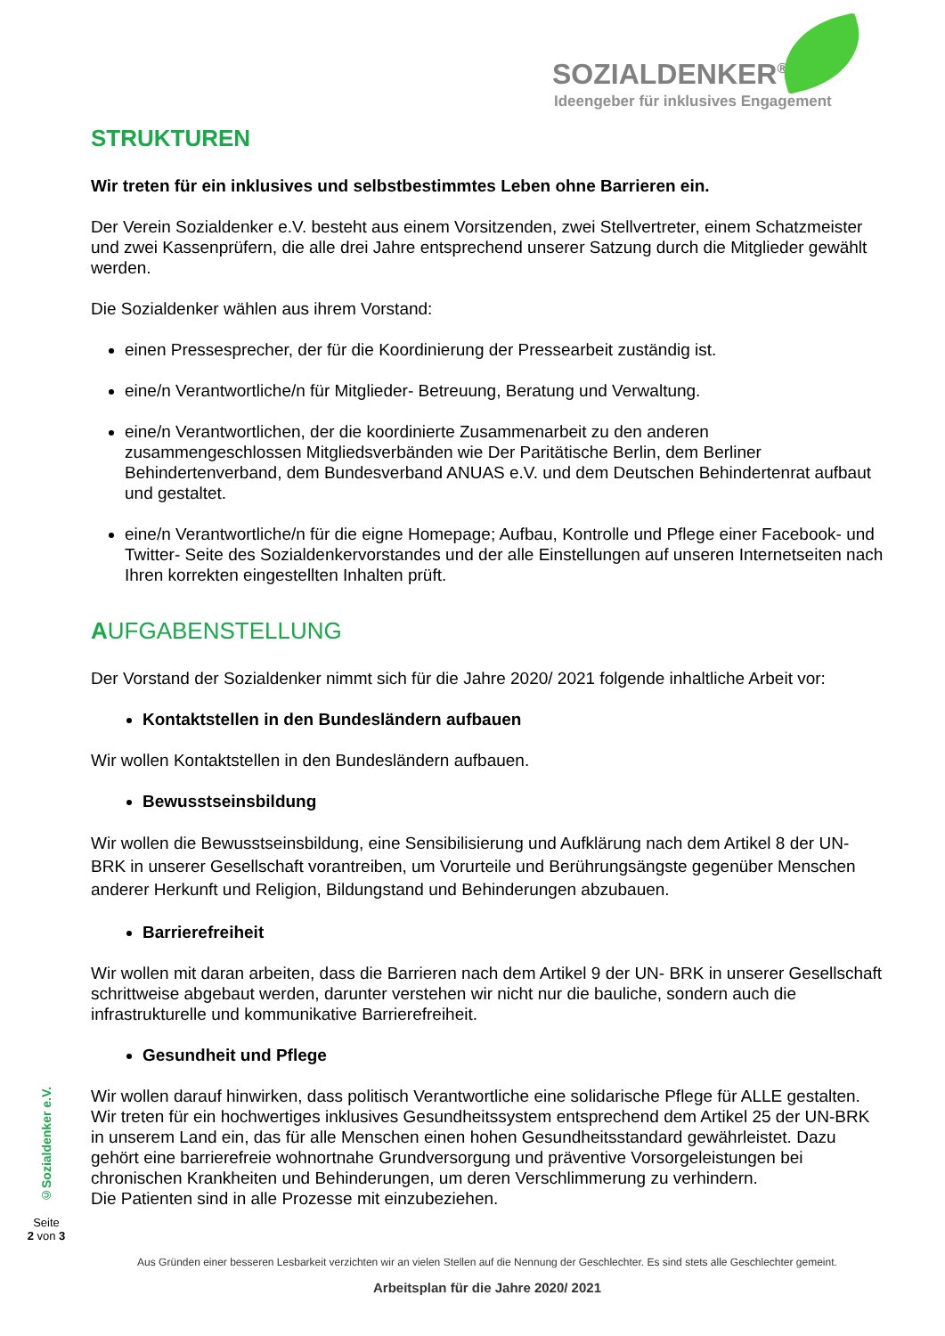SOZIALDENKER<sup>®</sup>
Ideengeber für inklusives Engagement
STRUKTUREN
Wir treten für ein inklusives und selbstbestimmtes Leben ohne Barrieren ein.
Der Verein Sozialdenker e.V. besteht aus einem Vorsitzenden, zwei Stellvertreter, einem Schatzmeister und zwei Kassenprüfern, die alle drei Jahre entsprechend unserer Satzung durch die Mitglieder gewählt werden.
Die Sozialdenker wählen aus ihrem Vorstand:
einen Pressesprecher, der für die Koordinierung der Pressearbeit zuständig ist.
eine/n Verantwortliche/n für Mitglieder- Betreuung, Beratung und Verwaltung.
eine/n Verantwortlichen, der die koordinierte Zusammenarbeit zu den anderen zusammengeschlossen Mitgliedsverbänden wie Der Paritätische Berlin, dem Berliner Behindertenverband, dem Bundesverband ANUAS e.V. und dem Deutschen Behindertenrat aufbaut und gestaltet.
eine/n Verantwortliche/n für die eigne Homepage; Aufbau, Kontrolle und Pflege einer Facebook- und Twitter- Seite des Sozialdenkervorstandes und der alle Einstellungen auf unseren Internetseiten nach Ihren korrekten eingestellten Inhalten prüft.
AUFGABENSTELLUNG
Der Vorstand der Sozialdenker nimmt sich für die Jahre 2020/ 2021 folgende inhaltliche Arbeit vor:
Kontaktstellen in den Bundesländern aufbauen
Wir wollen Kontaktstellen in den Bundesländern aufbauen.
Bewusstseinsbildung
Wir wollen die Bewusstseinsbildung, eine Sensibilisierung und Aufklärung nach dem Artikel 8 der UN- BRK in unserer Gesellschaft vorantreiben, um Vorurteile und Berührungsängste gegenüber Menschen anderer Herkunft und Religion, Bildungstand und Behinderungen abzubauen.
Barrierefreiheit
Wir wollen mit daran arbeiten, dass die Barrieren nach dem Artikel 9 der UN- BRK in unserer Gesellschaft schrittweise abgebaut werden, darunter verstehen wir nicht nur die bauliche, sondern auch die infrastrukturelle und kommunikative Barrierefreiheit.
Gesundheit und Pflege
Wir wollen darauf hinwirken, dass politisch Verantwortliche eine solidarische Pflege für ALLE gestalten.
Wir treten für ein hochwertiges inklusives Gesundheitssystem entsprechend dem Artikel 25 der UN-BRK in unserem Land ein, das für alle Menschen einen hohen Gesundheitsstandard gewährleistet. Dazu gehört eine barrierefreie wohnortnahe Grundversorgung und präventive Vorsorgeleistungen bei chronischen Krankheiten und Behinderungen, um deren Verschlimmerung zu verhindern.
Die Patienten sind in alle Prozesse mit einzubeziehen.
©Sozialdenker e.V.
Seite
2 von 3
Aus Gründen einer besseren Lesbarkeit verzichten wir an vielen Stellen auf die Nennung der Geschlechter. Es sind stets alle Geschlechter gemeint.
Arbeitsplan für die Jahre 2020/ 2021